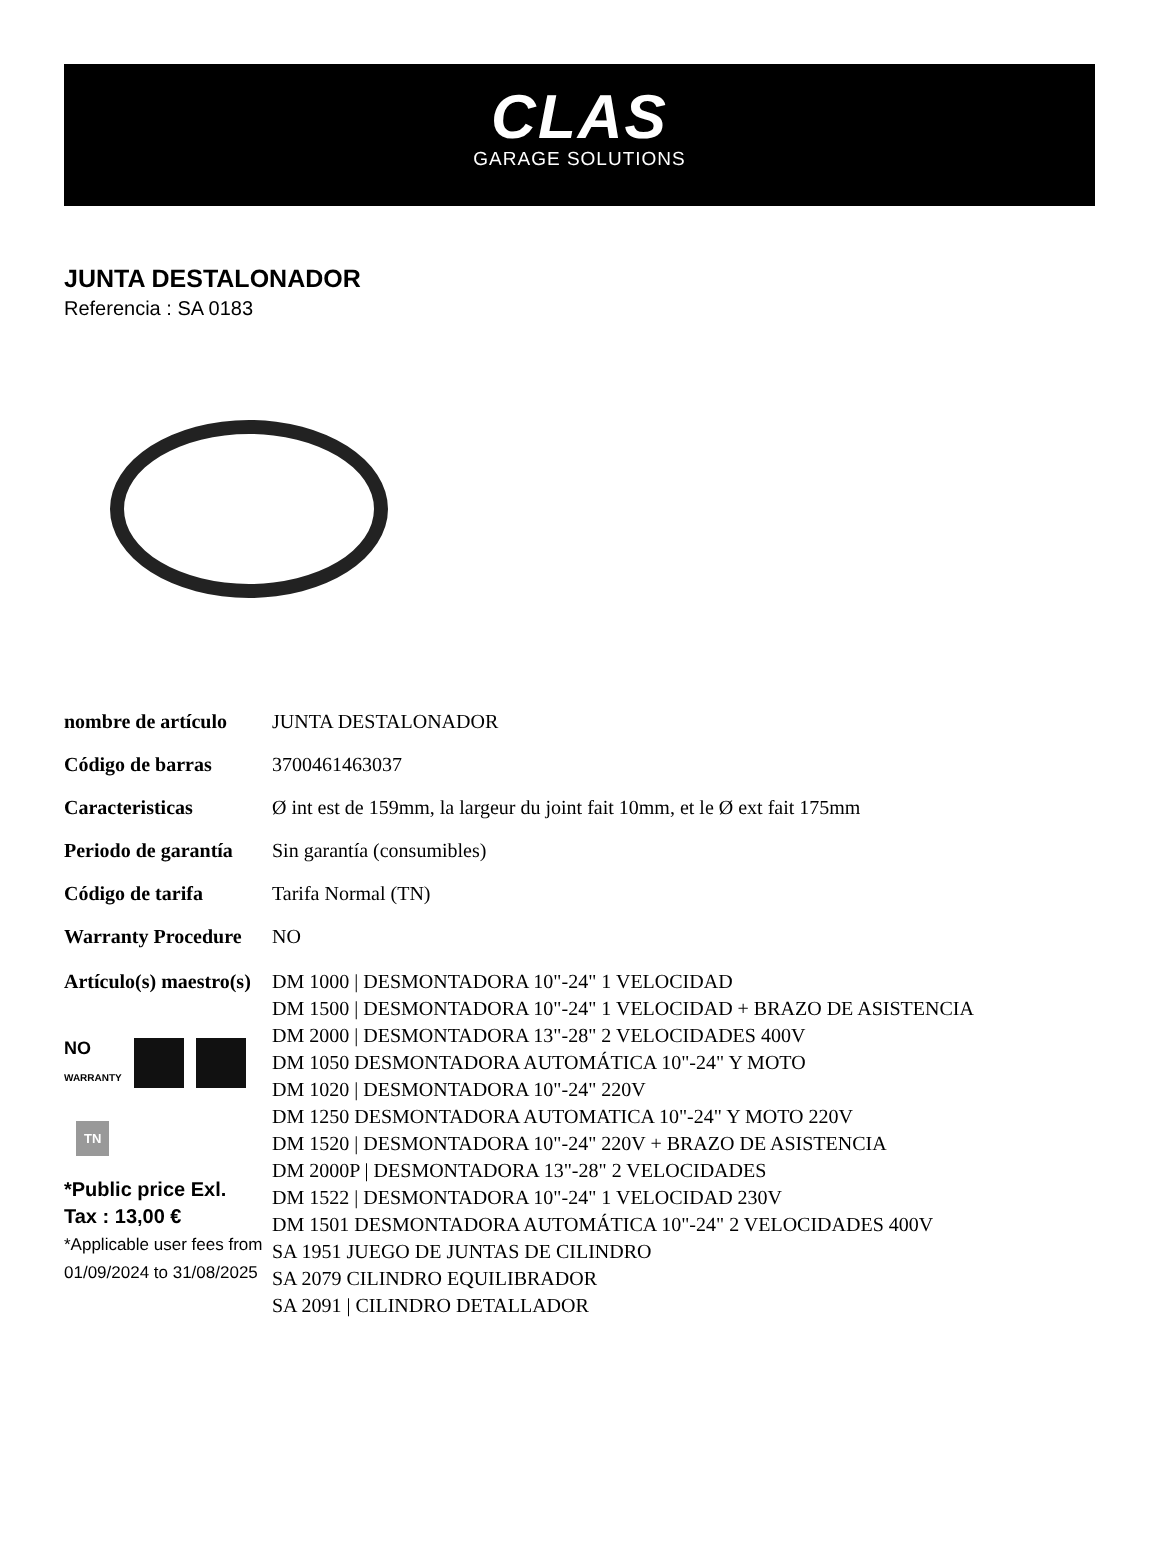CLAS
GARAGE SOLUTIONS
JUNTA DESTALONADOR
Referencia : SA 0183
| nombre de artículo | JUNTA DESTALONADOR |
| Código de barras | 3700461463037 |
| Caracteristicas | Ø int est de 159mm, la largeur du joint fait 10mm, et le Ø ext fait 175mm |
| Periodo de garantía | Sin garantía (consumibles) |
| Código de tarifa | Tarifa Normal (TN) |
| Warranty Procedure | NO |
| Artículo(s) maestro(s) NO WARRANTY TN *Public price Exl. Tax : 13,00 € *Applicable user fees from 01/09/2024 to 31/08/2025 | DM 1000 / DESMONTADORA 10"-24" 1 VELOCIDAD DM 1500 / DESMONTADORA 10"-24" 1 VELOCIDAD + BRAZO DE ASISTENCIA DM 2000 / DESMONTADORA 13"-28" 2 VELOCIDADES 400V DM 1050 DESMONTADORA AUTOMÁTICA 10"-24" Y MOTO DM 1020 / DESMONTADORA 10"-24" 220V DM 1250 DESMONTADORA AUTOMATICA 10"-24" Y MOTO 220V DM 1520 / DESMONTADORA 10"-24" 220V + BRAZO DE ASISTENCIA DM 2000P / DESMONTADORA 13"-28" 2 VELOCIDADES DM 1522 / DESMONTADORA 10"-24" 1 VELOCIDAD 230V DM 1501 DESMONTADORA AUTOMÁTICA 10"-24" 2 VELOCIDADES 400V SA 1951 JUEGO DE JUNTAS DE CILINDRO SA 2079 CILINDRO EQUILIBRADOR SA 2091 / CILINDRO DETALLADOR |